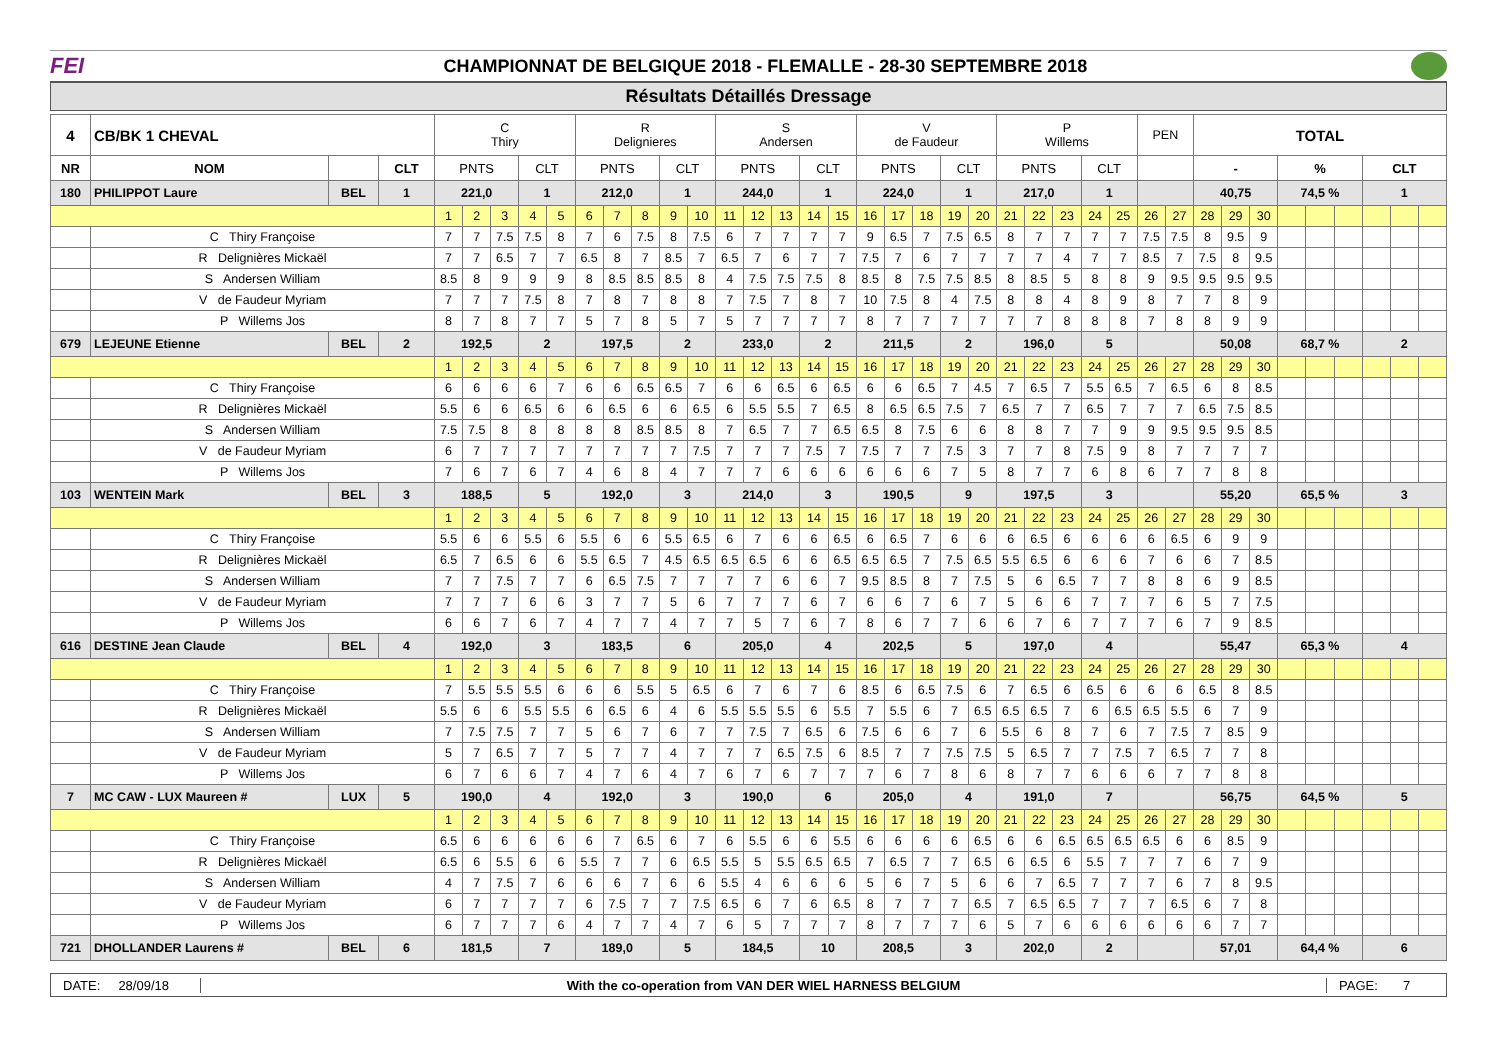FEI
CHAMPIONNAT DE BELGIQUE 2018 - FLEMALLE - 28-30 SEPTEMBRE 2018
Résultats Détaillés Dressage
| 4 | CB/BK 1 CHEVAL | | | C Thiry | | | | | R Delignieres | | | | | S Andersen | | | | | V de Faudeur | | | | | P Willems | | | | | PEN | | TOTAL | | | | | | | | |
| NR | NOM | | CLT | PNTS | | | CLT | | PNTS | | | CLT | | PNTS | | | CLT | | PNTS | | | CLT | | PNTS | | | CLT | | | | - | | | % | | | CLT | | |
| 180 | PHILIPPOT Laure | BEL | 1 | 221,0 | | | 1 | | 212,0 | | | 1 | | 244,0 | | | 1 | | 224,0 | | | 1 | | 217,0 | | | 1 | | | | 40,75 | | | 74,5 % | | | 1 | | |
| | | | | 1 | 2 | 3 | 4 | 5 | 6 | 7 | 8 | 9 | 10 | 11 | 12 | 13 | 14 | 15 | 16 | 17 | 18 | 19 | 20 | 21 | 22 | 23 | 24 | 25 | 26 | 27 | 28 | 29 | 30 | | | | | | |
| | C Thiry Françoise | | | 7 | 7 | 7.5 | 7.5 | 8 | 7 | 6 | 7.5 | 8 | 7.5 | 6 | 7 | 7 | 7 | 7 | 9 | 6.5 | 7 | 7.5 | 6.5 | 8 | 7 | 7 | 7 | 7 | 7.5 | 7.5 | 8 | 9.5 | 9 | | | | | | |
| | R Delignières Mickaël | | | 7 | 7 | 6.5 | 7 | 7 | 6.5 | 8 | 7 | 8.5 | 7 | 6.5 | 7 | 6 | 7 | 7 | 7.5 | 7 | 6 | 7 | 7 | 7 | 7 | 4 | 7 | 7 | 8.5 | 7 | 7.5 | 8 | 9.5 | | | | | | |
| | S Andersen William | | | 8.5 | 8 | 9 | 9 | 9 | 8 | 8.5 | 8.5 | 8.5 | 8 | 4 | 7.5 | 7.5 | 7.5 | 8 | 8.5 | 8 | 7.5 | 7.5 | 8.5 | 8 | 8.5 | 5 | 8 | 8 | 9 | 9.5 | 9.5 | 9.5 | 9.5 | | | | | | |
| | V de Faudeur Myriam | | | 7 | 7 | 7 | 7.5 | 8 | 7 | 8 | 7 | 8 | 8 | 7 | 7.5 | 7 | 8 | 7 | 10 | 7.5 | 8 | 4 | 7.5 | 8 | 8 | 4 | 8 | 9 | 8 | 7 | 7 | 8 | 9 | | | | | | |
| | P Willems Jos | | | 8 | 7 | 8 | 7 | 7 | 5 | 7 | 8 | 5 | 7 | 5 | 7 | 7 | 7 | 7 | 8 | 7 | 7 | 7 | 7 | 7 | 7 | 8 | 8 | 8 | 7 | 8 | 8 | 9 | 9 | | | | | | |
| 679 | LEJEUNE Etienne | BEL | 2 | 192,5 | | | 2 | | 197,5 | | | 2 | | 233,0 | | | 2 | | 211,5 | | | 2 | | 196,0 | | | 5 | | | | 50,08 | | | 68,7 % | | | 2 | | |
| | | | | 1 | 2 | 3 | 4 | 5 | 6 | 7 | 8 | 9 | 10 | 11 | 12 | 13 | 14 | 15 | 16 | 17 | 18 | 19 | 20 | 21 | 22 | 23 | 24 | 25 | 26 | 27 | 28 | 29 | 30 | | | | | | |
| | C Thiry Françoise | | | 6 | 6 | 6 | 6 | 7 | 6 | 6 | 6.5 | 6.5 | 7 | 6 | 6 | 6.5 | 6 | 6.5 | 6 | 6 | 6.5 | 7 | 4.5 | 7 | 6.5 | 7 | 5.5 | 6.5 | 7 | 6.5 | 6 | 8 | 8.5 | | | | | | |
| | R Delignières Mickaël | | | 5.5 | 6 | 6 | 6.5 | 6 | 6 | 6.5 | 6 | 6 | 6.5 | 6 | 5.5 | 5.5 | 7 | 6.5 | 8 | 6.5 | 6.5 | 7.5 | 7 | 6.5 | 7 | 7 | 6.5 | 7 | 7 | 7 | 6.5 | 7.5 | 8.5 | | | | | | |
| | S Andersen William | | | 7.5 | 7.5 | 8 | 8 | 8 | 8 | 8 | 8.5 | 8.5 | 8 | 7 | 6.5 | 7 | 7 | 6.5 | 6.5 | 8 | 7.5 | 6 | 6 | 8 | 8 | 7 | 7 | 9 | 9 | 9.5 | 9.5 | 9.5 | 8.5 | | | | | | |
| | V de Faudeur Myriam | | | 6 | 7 | 7 | 7 | 7 | 7 | 7 | 7 | 7 | 7.5 | 7 | 7 | 7 | 7.5 | 7 | 7.5 | 7 | 7 | 7.5 | 3 | 7 | 7 | 8 | 7.5 | 9 | 8 | 7 | 7 | 7 | 7 | | | | | | |
| | P Willems Jos | | | 7 | 6 | 7 | 6 | 7 | 4 | 6 | 8 | 4 | 7 | 7 | 7 | 6 | 6 | 6 | 6 | 6 | 6 | 7 | 5 | 8 | 7 | 7 | 6 | 8 | 6 | 7 | 7 | 8 | 8 | | | | | | |
| 103 | WENTEIN Mark | BEL | 3 | 188,5 | | | 5 | | 192,0 | | | 3 | | 214,0 | | | 3 | | 190,5 | | | 9 | | 197,5 | | | 3 | | | | 55,20 | | | 65,5 % | | | 3 | | |
| | | | | 1 | 2 | 3 | 4 | 5 | 6 | 7 | 8 | 9 | 10 | 11 | 12 | 13 | 14 | 15 | 16 | 17 | 18 | 19 | 20 | 21 | 22 | 23 | 24 | 25 | 26 | 27 | 28 | 29 | 30 | | | | | | |
| | C Thiry Françoise | | | 5.5 | 6 | 6 | 5.5 | 6 | 5.5 | 6 | 6 | 5.5 | 6.5 | 6 | 7 | 6 | 6 | 6.5 | 6 | 6.5 | 7 | 6 | 6 | 6 | 6.5 | 6 | 6 | 6 | 6 | 6.5 | 6 | 9 | 9 | | | | | | |
| | R Delignières Mickaël | | | 6.5 | 7 | 6.5 | 6 | 6 | 5.5 | 6.5 | 7 | 4.5 | 6.5 | 6.5 | 6.5 | 6 | 6 | 6.5 | 6.5 | 6.5 | 7 | 7.5 | 6.5 | 5.5 | 6.5 | 6 | 6 | 6 | 7 | 6 | 6 | 7 | 8.5 | | | | | | |
| | S Andersen William | | | 7 | 7 | 7.5 | 7 | 7 | 6 | 6.5 | 7.5 | 7 | 7 | 7 | 7 | 6 | 6 | 7 | 9.5 | 8.5 | 8 | 7 | 7.5 | 5 | 6 | 6.5 | 7 | 7 | 8 | 8 | 6 | 9 | 8.5 | | | | | | |
| | V de Faudeur Myriam | | | 7 | 7 | 7 | 6 | 6 | 3 | 7 | 7 | 5 | 6 | 7 | 7 | 7 | 6 | 7 | 6 | 6 | 7 | 6 | 7 | 5 | 6 | 6 | 7 | 7 | 7 | 6 | 5 | 7 | 7.5 | | | | | | |
| | P Willems Jos | | | 6 | 6 | 7 | 6 | 7 | 4 | 7 | 7 | 4 | 7 | 7 | 5 | 7 | 6 | 7 | 8 | 6 | 7 | 7 | 6 | 6 | 7 | 6 | 7 | 7 | 7 | 6 | 7 | 9 | 8.5 | | | | | | |
| 616 | DESTINE Jean Claude | BEL | 4 | 192,0 | | | 3 | | 183,5 | | | 6 | | 205,0 | | | 4 | | 202,5 | | | 5 | | 197,0 | | | 4 | | | | 55,47 | | | 65,3 % | | | 4 | | |
| | | | | 1 | 2 | 3 | 4 | 5 | 6 | 7 | 8 | 9 | 10 | 11 | 12 | 13 | 14 | 15 | 16 | 17 | 18 | 19 | 20 | 21 | 22 | 23 | 24 | 25 | 26 | 27 | 28 | 29 | 30 | | | | | | |
| | C Thiry Françoise | | | 7 | 5.5 | 5.5 | 5.5 | 6 | 6 | 6 | 5.5 | 5 | 6.5 | 6 | 7 | 6 | 7 | 6 | 8.5 | 6 | 6.5 | 7.5 | 6 | 7 | 6.5 | 6 | 6.5 | 6 | 6 | 6 | 6.5 | 8 | 8.5 | | | | | | |
| | R Delignières Mickaël | | | 5.5 | 6 | 6 | 5.5 | 5.5 | 6 | 6.5 | 6 | 4 | 6 | 5.5 | 5.5 | 5.5 | 6 | 5.5 | 7 | 5.5 | 6 | 7 | 6.5 | 6.5 | 6.5 | 7 | 6 | 6.5 | 6.5 | 5.5 | 6 | 7 | 9 | | | | | | |
| | S Andersen William | | | 7 | 7.5 | 7.5 | 7 | 7 | 5 | 6 | 7 | 6 | 7 | 7 | 7.5 | 7 | 6.5 | 6 | 7.5 | 6 | 6 | 7 | 6 | 5.5 | 6 | 8 | 7 | 6 | 7 | 7.5 | 7 | 8.5 | 9 | | | | | | |
| | V de Faudeur Myriam | | | 5 | 7 | 6.5 | 7 | 7 | 5 | 7 | 7 | 4 | 7 | 7 | 7 | 6.5 | 7.5 | 6 | 8.5 | 7 | 7 | 7.5 | 7.5 | 5 | 6.5 | 7 | 7 | 7.5 | 7 | 6.5 | 7 | 7 | 8 | | | | | | |
| | P Willems Jos | | | 6 | 7 | 6 | 6 | 7 | 4 | 7 | 6 | 4 | 7 | 6 | 7 | 6 | 7 | 7 | 7 | 6 | 7 | 8 | 6 | 8 | 7 | 7 | 6 | 6 | 6 | 7 | 7 | 8 | 8 | | | | | | |
| 7 | MC CAW - LUX Maureen # | LUX | 5 | 190,0 | | | 4 | | 192,0 | | | 3 | | 190,0 | | | 6 | | 205,0 | | | 4 | | 191,0 | | | 7 | | | | 56,75 | | | 64,5 % | | | 5 | | |
| | | | | 1 | 2 | 3 | 4 | 5 | 6 | 7 | 8 | 9 | 10 | 11 | 12 | 13 | 14 | 15 | 16 | 17 | 18 | 19 | 20 | 21 | 22 | 23 | 24 | 25 | 26 | 27 | 28 | 29 | 30 | | | | | | |
| | C Thiry Françoise | | | 6.5 | 6 | 6 | 6 | 6 | 6 | 7 | 6.5 | 6 | 7 | 6 | 5.5 | 6 | 6 | 5.5 | 6 | 6 | 6 | 6 | 6.5 | 6 | 6 | 6.5 | 6.5 | 6.5 | 6.5 | 6 | 6 | 8.5 | 9 | | | | | | |
| | R Delignières Mickaël | | | 6.5 | 6 | 5.5 | 6 | 6 | 5.5 | 7 | 7 | 6 | 6.5 | 5.5 | 5 | 5.5 | 6.5 | 6.5 | 7 | 6.5 | 7 | 7 | 6.5 | 6 | 6.5 | 6 | 5.5 | 7 | 7 | 7 | 6 | 7 | 9 | | | | | | |
| | S Andersen William | | | 4 | 7 | 7.5 | 7 | 6 | 6 | 6 | 7 | 6 | 6 | 5.5 | 4 | 6 | 6 | 6 | 5 | 6 | 7 | 5 | 6 | 6 | 7 | 6.5 | 7 | 7 | 7 | 6 | 7 | 8 | 9.5 | | | | | | |
| | V de Faudeur Myriam | | | 6 | 7 | 7 | 7 | 7 | 6 | 7.5 | 7 | 7 | 7.5 | 6.5 | 6 | 7 | 6 | 6.5 | 8 | 7 | 7 | 7 | 6.5 | 7 | 6.5 | 6.5 | 7 | 7 | 7 | 6.5 | 6 | 7 | 8 | | | | | | |
| | P Willems Jos | | | 6 | 7 | 7 | 7 | 6 | 4 | 7 | 7 | 4 | 7 | 6 | 5 | 7 | 7 | 7 | 8 | 7 | 7 | 7 | 6 | 5 | 7 | 6 | 6 | 6 | 6 | 6 | 6 | 7 | 7 | | | | | | |
| 721 | DHOLLANDER Laurens # | BEL | 6 | 181,5 | | | 7 | | 189,0 | | | 5 | | 184,5 | | | 10 | | 208,5 | | | 3 | | 202,0 | | | 2 | | | | 57,01 | | | 64,4 % | | | 6 | | |
DATE: 28/09/18
With the co-operation from VAN DER WIEL HARNESS BELGIUM
PAGE: 7